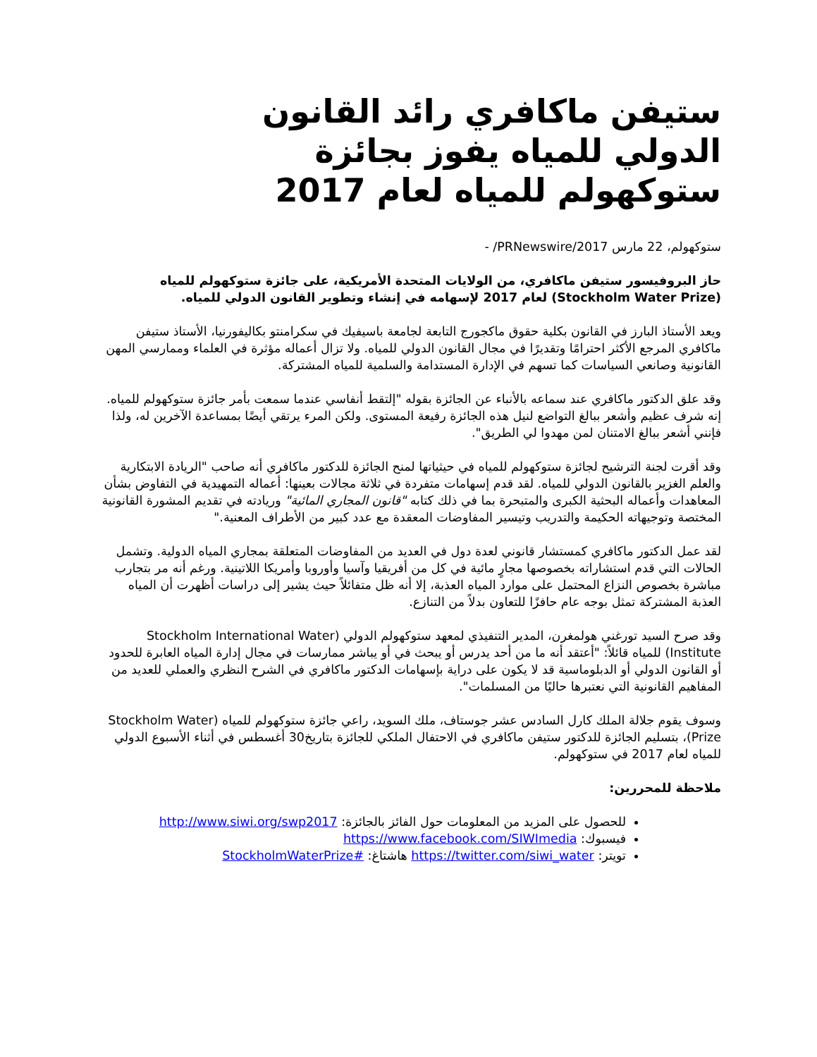ستيفن ماكافري رائد القانون الدولي للمياه يفوز بجائزة ستوكهولم للمياه لعام 2017
ستوكهولم، 22 مارس 2017/PRNewswire/ -
حاز البروفيسور ستيفن ماكافري، من الولايات المتحدة الأمريكية، على جائزة ستوكهولم للمياه (Stockholm Water Prize) لعام 2017 لإسهامه في إنشاء وتطوير القانون الدولي للمياه.
ويعد الأستاذ البارز في القانون بكلية حقوق ماكجورج التابعة لجامعة باسيفيك في سكرامنتو بكاليفورنيا، الأستاذ ستيفن ماكافري المرجع الأكثر احترامًا وتقديرًا في مجال القانون الدولي للمياه. ولا تزال أعماله مؤثرة في العلماء وممارسي المهن القانونية وصانعي السياسات كما تسهم في الإدارة المستدامة والسلمية للمياه المشتركة.
وقد علق الدكتور ماكافري عند سماعه بالأنباء عن الجائزة بقوله "إلتقط أنفاسي عندما سمعت بأمر جائزة ستوكهولم للمياه. إنه شرف عظيم وأشعر ببالغ التواضع لنيل هذه الجائزة رفيعة المستوى. ولكن المرء يرتقي أيضًا بمساعدة الآخرين له، ولذا فإنني أشعر ببالغ الامتنان لمن مهدوا لي الطريق".
وقد أقرت لجنة الترشيح لجائزة ستوكهولم للمياه في حيثياتها لمنح الجائزة للدكتور ماكافري أنه صاحب "الريادة الابتكارية والعلم الغزير بالقانون الدولي للمياه. لقد قدم إسهامات متفردة في ثلاثة مجالات بعينها: أعماله التمهيدية في التفاوض بشأن المعاهدات وأعماله البحثية الكبرى والمتبحرة بما في ذلك كتابه "قانون المجاري المائية" وريادته في تقديم المشورة القانونية المختصة وتوجيهاته الحكيمة والتدريب وتيسير المفاوضات المعقدة مع عدد كبير من الأطراف المعنية."
لقد عمل الدكتور ماكافري كمستشار قانوني لعدة دول في العديد من المفاوضات المتعلقة بمجاري المياه الدولية. وتشمل الحالات التي قدم استشاراته بخصوصها مجارٍ مائية في كل من أفريقيا وآسيا وأوروبا وأمريكا اللاتينية. ورغم أنه مر بتجارب مباشرة بخصوص النزاع المحتمل على موارد المياه العذبة، إلا أنه ظل متفائلاً حيث يشير إلى دراسات أظهرت أن المياه العذبة المشتركة تمثل بوجه عام حافزًا للتعاون بدلاً من التنازع.
وقد صرح السيد تورغني هولمغرن، المدير التنفيذي لمعهد ستوكهولم الدولي (Stockholm International Water Institute) للمياه قائلاً: "أعتقد أنه ما من أحد يدرس أو يبحث في أو يباشر ممارسات في مجال إدارة المياه العابرة للحدود أو القانون الدولي أو الدبلوماسية قد لا يكون على دراية بإسهامات الدكتور ماكافري في الشرح النظري والعملي للعديد من المفاهيم القانونية التي نعتبرها حاليًا من المسلمات".
وسوف يقوم جلالة الملك كارل السادس عشر جوستاف، ملك السويد، راعي جائزة ستوكهولم للمياه (Stockholm Water Prize)، بتسليم الجائزة للدكتور ستيفن ماكافري في الاحتفال الملكي للجائزة بتاريخ30 أغسطس في أثناء الأسبوع الدولي للمياه لعام 2017 في ستوكهولم.
ملاحظة للمحررين:
للحصول على المزيد من المعلومات حول الفائز بالجائزة: http://www.siwi.org/swp2017
فيسبوك: https://www.facebook.com/SIWImedia
تويتر: https://twitter.com/siwi_water هاشتاغ: #StockholmWaterPrize